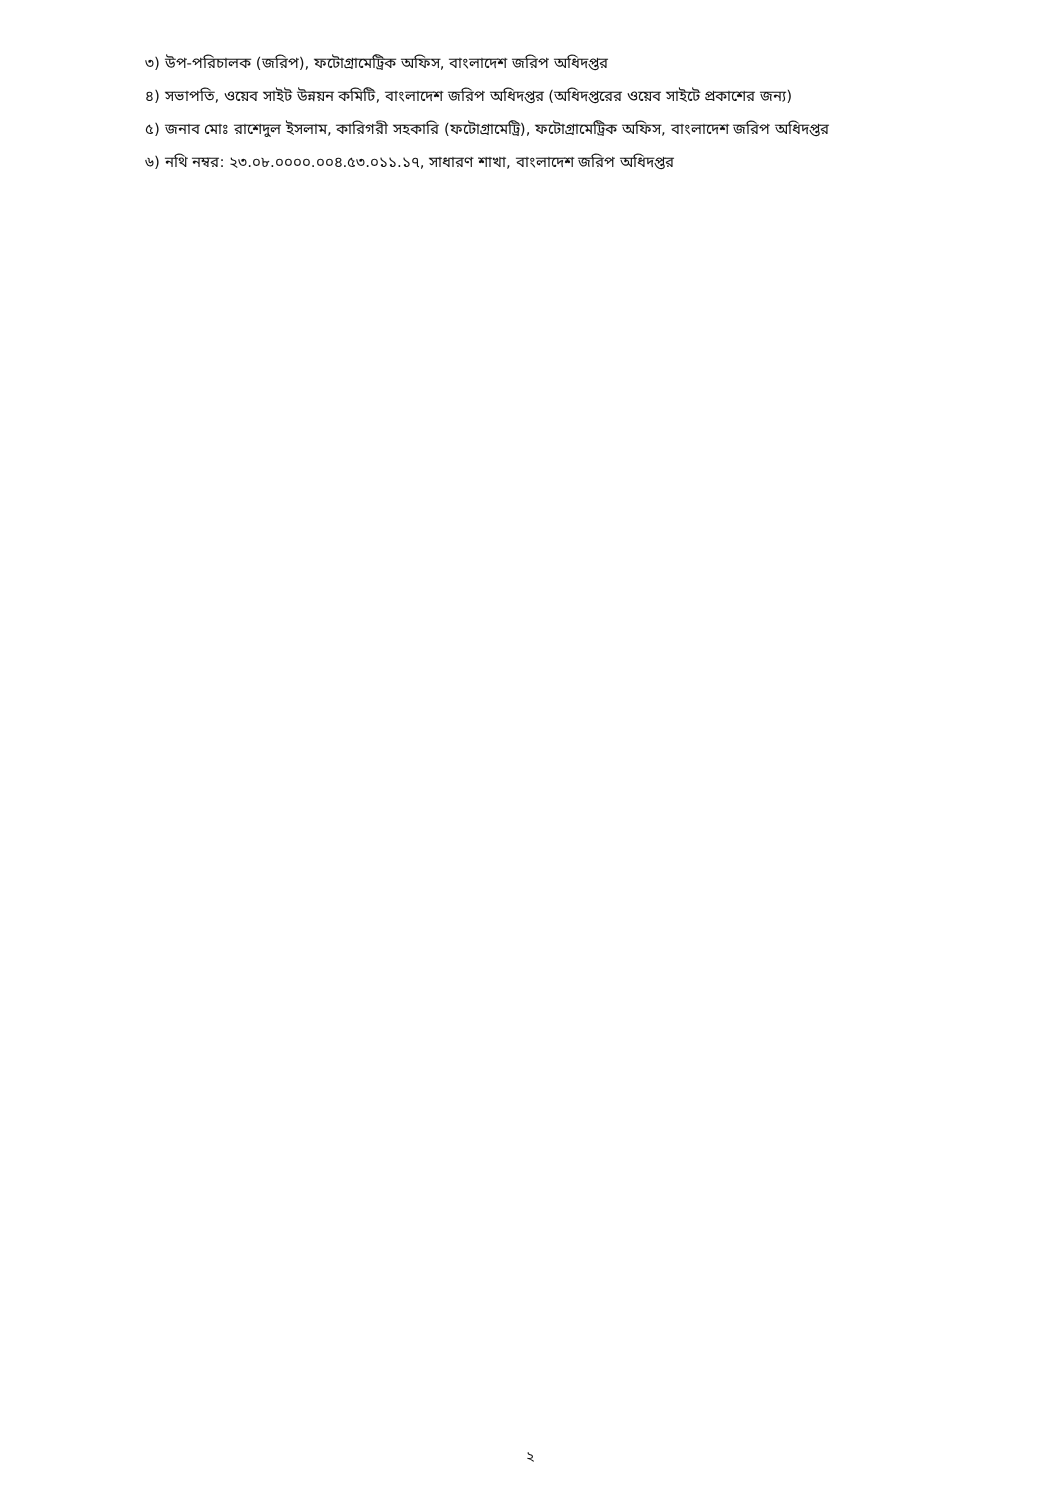৩) উপ-পরিচালক (জরিপ), ফটোগ্রামেট্রিক অফিস, বাংলাদেশ জরিপ অধিদপ্তর
৪) সভাপতি, ওয়েব সাইট উন্নয়ন কমিটি, বাংলাদেশ জরিপ অধিদপ্তর (অধিদপ্তরের ওয়েব সাইটে প্রকাশের জন্য)
৫) জনাব মোঃ রাশেদুল ইসলাম, কারিগরী সহকারি (ফটোগ্রামেট্রি), ফটোগ্রামেট্রিক অফিস, বাংলাদেশ জরিপ অধিদপ্তর
৬) নথি নম্বর: ২৩.০৮.০০০০.০০৪.৫৩.০১১.১৭, সাধারণ শাখা, বাংলাদেশ জরিপ অধিদপ্তর
২